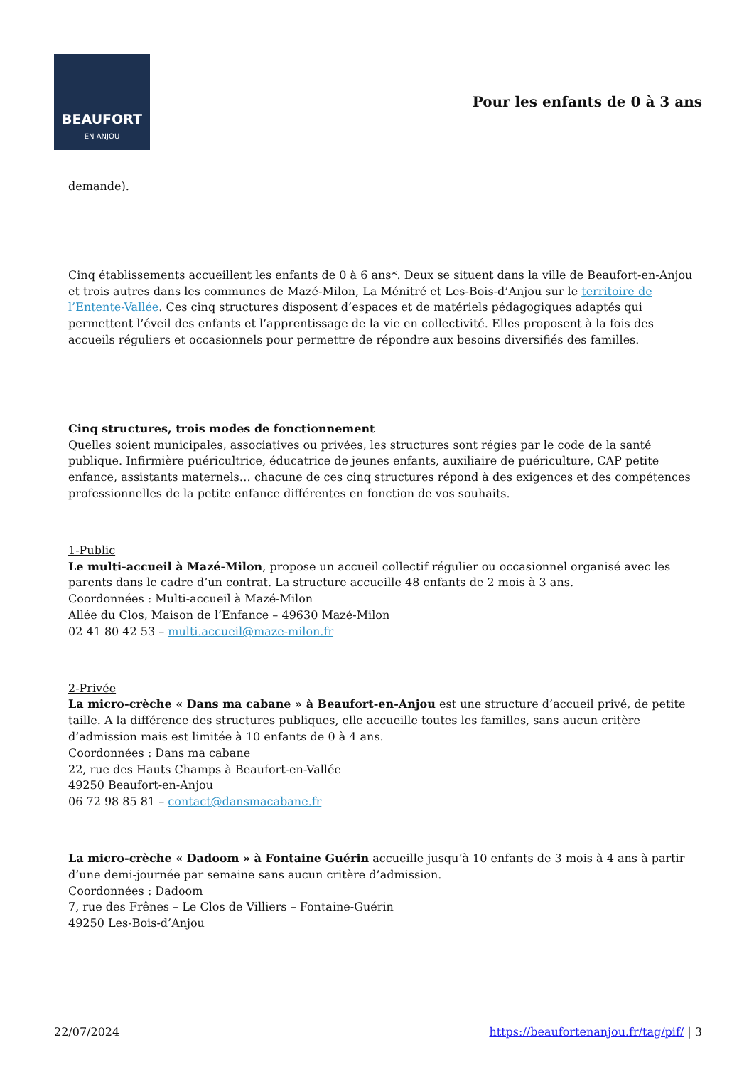BEAUFORT
EN ANJOU
Pour les enfants de 0 à 3 ans
demande).
Cinq établissements accueillent les enfants de 0 à 6 ans*. Deux se situent dans la ville de Beaufort-en-Anjou et trois autres dans les communes de Mazé-Milon, La Ménitré et Les-Bois-d’Anjou sur le territoire de l’Entente-Vallée. Ces cinq structures disposent d’espaces et de matériels pédagogiques adaptés qui permettent l’éveil des enfants et l’apprentissage de la vie en collectivité. Elles proposent à la fois des accueils réguliers et occasionnels pour permettre de répondre aux besoins diversifiés des familles.
Cinq structures, trois modes de fonctionnement
Quelles soient municipales, associatives ou privées, les structures sont régies par le code de la santé publique. Infirmière puéricultrice, éducatrice de jeunes enfants, auxiliaire de puériculture, CAP petite enfance, assistants maternels… chacune de ces cinq structures répond à des exigences et des compétences professionnelles de la petite enfance différentes en fonction de vos souhaits.
1-Public
Le multi-accueil à Mazé-Milon, propose un accueil collectif régulier ou occasionnel organisé avec les parents dans le cadre d’un contrat. La structure accueille 48 enfants de 2 mois à 3 ans.
Coordonnées : Multi-accueil à Mazé-Milon
Allée du Clos, Maison de l’Enfance – 49630 Mazé-Milon
02 41 80 42 53 – multi.accueil@maze-milon.fr
2-Privée
La micro-crèche « Dans ma cabane » à Beaufort-en-Anjou est une structure d’accueil privé, de petite taille. A la différence des structures publiques, elle accueille toutes les familles, sans aucun critère d’admission mais est limitée à 10 enfants de 0 à 4 ans.
Coordonnées : Dans ma cabane
22, rue des Hauts Champs à Beaufort-en-Vallée
49250 Beaufort-en-Anjou
06 72 98 85 81 – contact@dansmacabane.fr
La micro-crèche « Dadoom » à Fontaine Guérin accueille jusqu’à 10 enfants de 3 mois à 4 ans à partir d’une demi-journée par semaine sans aucun critère d’admission.
Coordonnées : Dadoom
7, rue des Frênes – Le Clos de Villiers – Fontaine-Guérin
49250 Les-Bois-d’Anjou
22/07/2024 https://beaufortenanjou.fr/tag/pif/ | 3